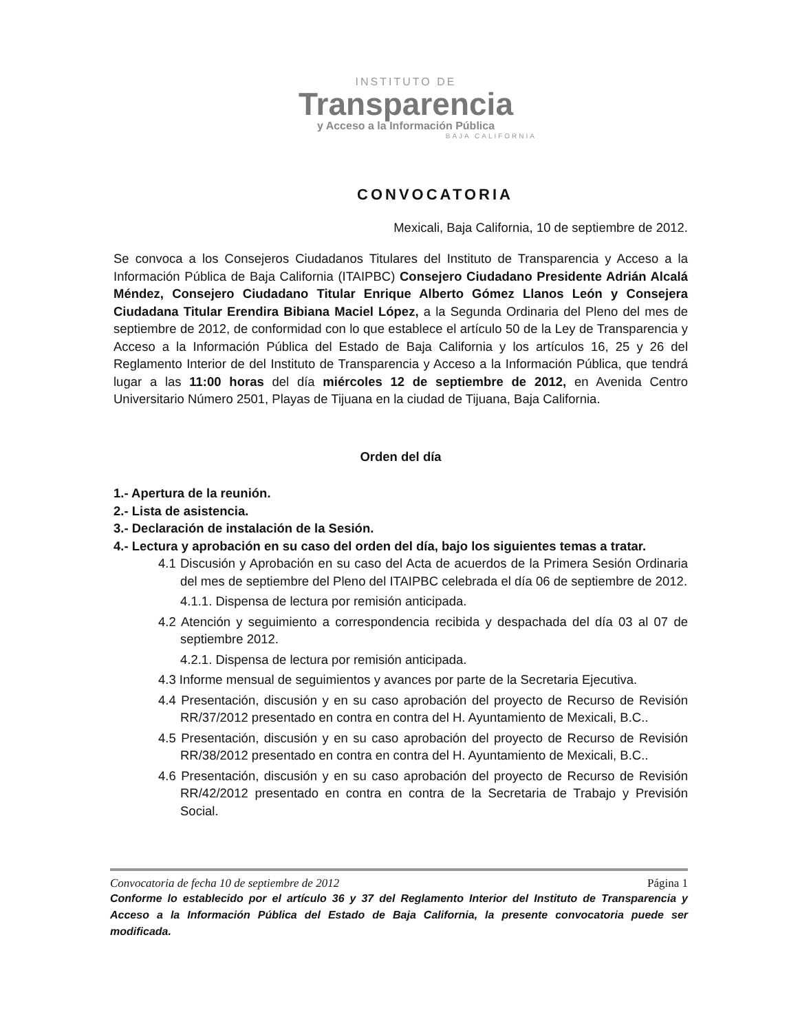INSTITUTO DE
Transparencia
y Acceso a la Información Pública
BAJA CALIFORNIA
CONVOCATORIA
Mexicali, Baja California, 10 de septiembre de 2012.
Se convoca a los Consejeros Ciudadanos Titulares del Instituto de Transparencia y Acceso a la Información Pública de Baja California (ITAIPBC) Consejero Ciudadano Presidente Adrián Alcalá Méndez, Consejero Ciudadano Titular Enrique Alberto Gómez Llanos León y Consejera Ciudadana Titular Erendira Bibiana Maciel López, a la Segunda Ordinaria del Pleno del mes de septiembre de 2012, de conformidad con lo que establece el artículo 50 de la Ley de Transparencia y Acceso a la Información Pública del Estado de Baja California y los artículos 16, 25 y 26 del Reglamento Interior de del Instituto de Transparencia y Acceso a la Información Pública, que tendrá lugar a las 11:00 horas del día miércoles 12 de septiembre de 2012, en Avenida Centro Universitario Número 2501, Playas de Tijuana en la ciudad de Tijuana, Baja California.
Orden del día
1.- Apertura de la reunión.
2.- Lista de asistencia.
3.- Declaración de instalación de la Sesión.
4.- Lectura y aprobación en su caso del orden del día, bajo los siguientes temas a tratar.
4.1 Discusión y Aprobación en su caso del Acta de acuerdos de la Primera Sesión Ordinaria del mes de septiembre del Pleno del ITAIPBC celebrada el día 06 de septiembre de 2012.
4.1.1. Dispensa de lectura por remisión anticipada.
4.2 Atención y seguimiento a correspondencia recibida y despachada del día 03 al 07 de septiembre 2012.
4.2.1. Dispensa de lectura por remisión anticipada.
4.3 Informe mensual de seguimientos y avances por parte de la Secretaria Ejecutiva.
4.4 Presentación, discusión y en su caso aprobación del proyecto de Recurso de Revisión RR/37/2012 presentado en contra en contra del H. Ayuntamiento de Mexicali, B.C..
4.5 Presentación, discusión y en su caso aprobación del proyecto de Recurso de Revisión RR/38/2012 presentado en contra en contra del H. Ayuntamiento de Mexicali, B.C..
4.6 Presentación, discusión y en su caso aprobación del proyecto de Recurso de Revisión RR/42/2012 presentado en contra en contra de la Secretaria de Trabajo y Previsión Social.
Convocatoria de fecha 10 de septiembre de 2012 Página 1
Conforme lo establecido por el artículo 36 y 37 del Reglamento Interior del Instituto de Transparencia y Acceso a la Información Pública del Estado de Baja California, la presente convocatoria puede ser modificada.